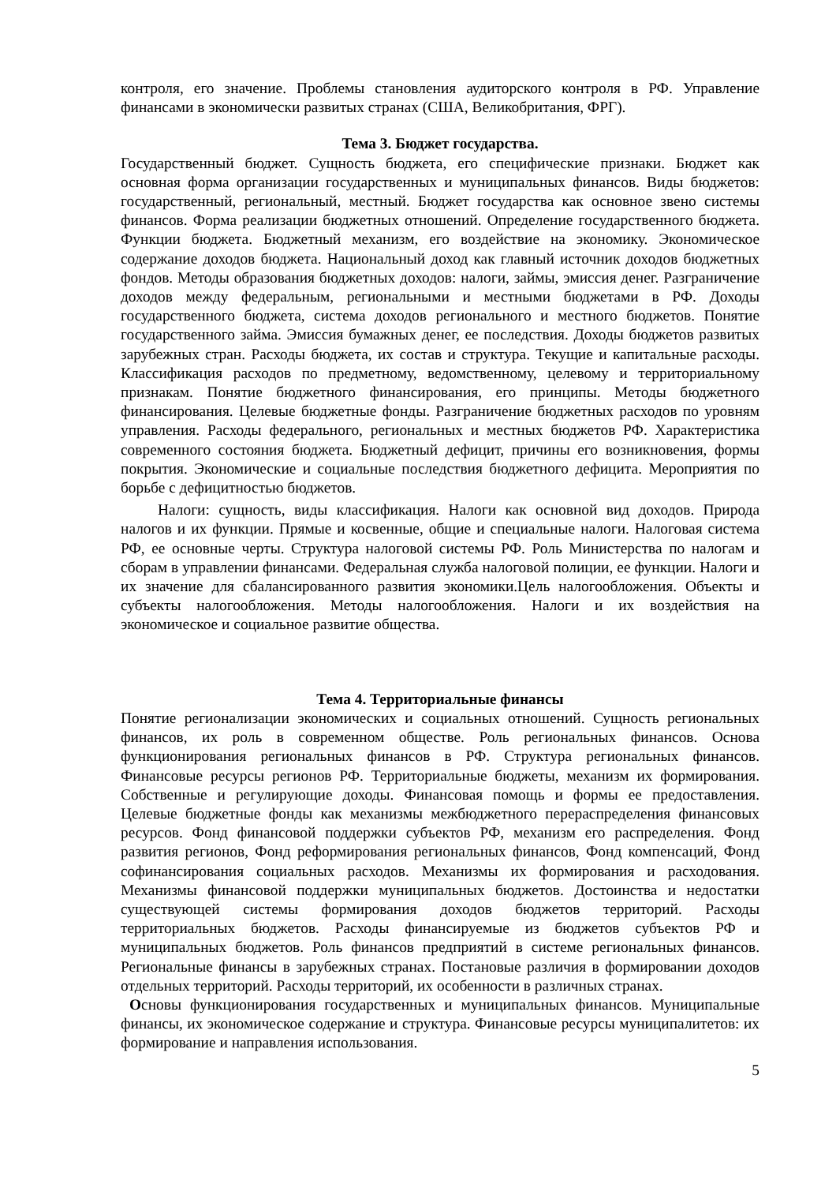контроля, его значение. Проблемы становления аудиторского контроля в РФ. Управление финансами в экономически развитых странах (США, Великобритания, ФРГ).
Тема 3. Бюджет государства.
Государственный бюджет. Сущность бюджета, его специфические признаки. Бюджет как основная форма организации государственных и муниципальных финансов. Виды бюджетов: государственный, региональный, местный. Бюджет государства как основное звено системы финансов. Форма реализации бюджетных отношений. Определение государственного бюджета. Функции бюджета. Бюджетный механизм, его воздействие на экономику. Экономическое содержание доходов бюджета. Национальный доход как главный источник доходов бюджетных фондов. Методы образования бюджетных доходов: налоги, займы, эмиссия денег. Разграничение доходов между федеральным, региональными и местными бюджетами в РФ. Доходы государственного бюджета, система доходов регионального и местного бюджетов. Понятие государственного займа. Эмиссия бумажных денег, ее последствия. Доходы бюджетов развитых зарубежных стран. Расходы бюджета, их состав и структура. Текущие и капитальные расходы. Классификация расходов по предметному, ведомственному, целевому и территориальному признакам. Понятие бюджетного финансирования, его принципы. Методы бюджетного финансирования. Целевые бюджетные фонды. Разграничение бюджетных расходов по уровням управления. Расходы федерального, региональных и местных бюджетов РФ. Характеристика современного состояния бюджета. Бюджетный дефицит, причины его возникновения, формы покрытия. Экономические и социальные последствия бюджетного дефицита. Мероприятия по борьбе с дефицитностью бюджетов.
Налоги: сущность, виды классификация. Налоги как основной вид доходов. Природа налогов и их функции. Прямые и косвенные, общие и специальные налоги. Налоговая система РФ, ее основные черты. Структура налоговой системы РФ. Роль Министерства по налогам и сборам в управлении финансами. Федеральная служба налоговой полиции, ее функции. Налоги и их значение для сбалансированного развития экономики.Цель налогообложения. Объекты и субъекты налогообложения. Методы налогообложения. Налоги и их воздействия на экономическое и социальное развитие общества.
Тема 4. Территориальные финансы
Понятие регионализации экономических и социальных отношений. Сущность региональных финансов, их роль в современном обществе. Роль региональных финансов. Основа функционирования региональных финансов в РФ. Структура региональных финансов. Финансовые ресурсы регионов РФ. Территориальные бюджеты, механизм их формирования. Собственные и регулирующие доходы. Финансовая помощь и формы ее предоставления. Целевые бюджетные фонды как механизмы межбюджетного перераспределения финансовых ресурсов. Фонд финансовой поддержки субъектов РФ, механизм его распределения. Фонд развития регионов, Фонд реформирования региональных финансов, Фонд компенсаций, Фонд софинансирования социальных расходов. Механизмы их формирования и расходования. Механизмы финансовой поддержки муниципальных бюджетов. Достоинства и недостатки существующей системы формирования доходов бюджетов территорий. Расходы территориальных бюджетов. Расходы финансируемые из бюджетов субъектов РФ и муниципальных бюджетов. Роль финансов предприятий в системе региональных финансов. Региональные финансы в зарубежных странах. Постановые различия в формировании доходов отдельных территорий. Расходы территорий, их особенности в различных странах.
Основы функционирования государственных и муниципальных финансов. Муниципальные финансы, их экономическое содержание и структура. Финансовые ресурсы муниципалитетов: их формирование и направления использования.
5